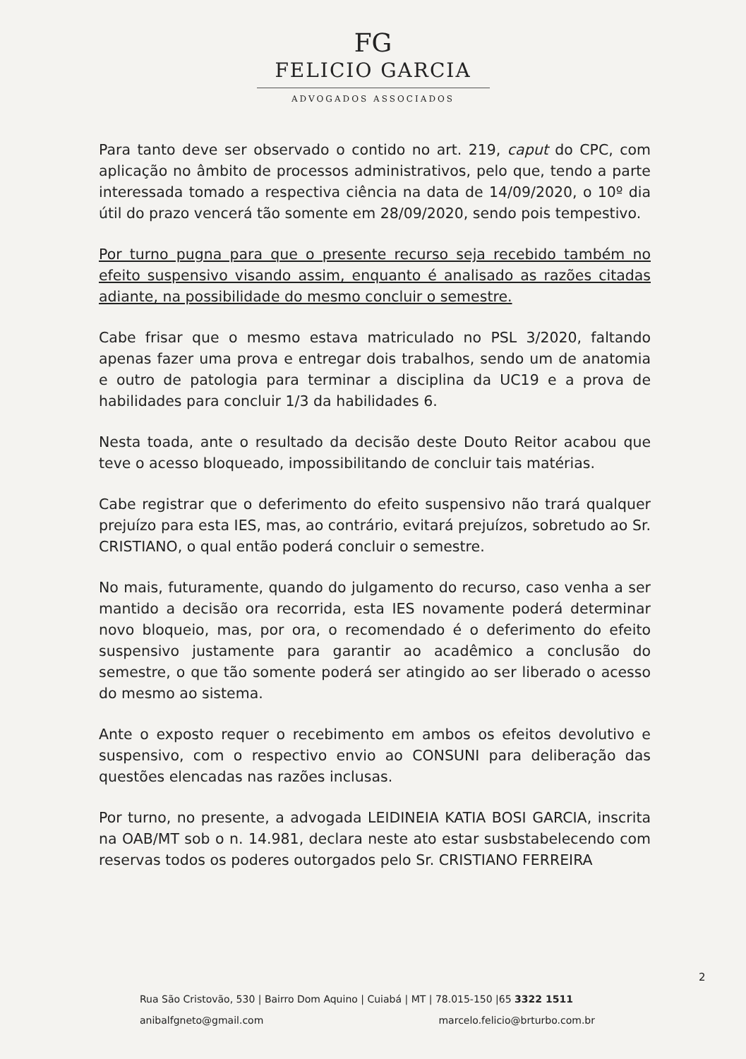FG
FELICIO GARCIA
ADVOGADOS ASSOCIADOS
Para tanto deve ser observado o contido no art. 219, caput do CPC, com aplicação no âmbito de processos administrativos, pelo que, tendo a parte interessada tomado a respectiva ciência na data de 14/09/2020, o 10º dia útil do prazo vencerá tão somente em 28/09/2020, sendo pois tempestivo.
Por turno pugna para que o presente recurso seja recebido também no efeito suspensivo visando assim, enquanto é analisado as razões citadas adiante, na possibilidade do mesmo concluir o semestre.
Cabe frisar que o mesmo estava matriculado no PSL 3/2020, faltando apenas fazer uma prova e entregar dois trabalhos, sendo um de anatomia e outro de patologia para terminar a disciplina da UC19 e a prova de habilidades para concluir 1/3 da habilidades 6.
Nesta toada, ante o resultado da decisão deste Douto Reitor acabou que teve o acesso bloqueado, impossibilitando de concluir tais matérias.
Cabe registrar que o deferimento do efeito suspensivo não trará qualquer prejuízo para esta IES, mas, ao contrário, evitará prejuízos, sobretudo ao Sr. CRISTIANO, o qual então poderá concluir o semestre.
No mais, futuramente, quando do julgamento do recurso, caso venha a ser mantido a decisão ora recorrida, esta IES novamente poderá determinar novo bloqueio, mas, por ora, o recomendado é o deferimento do efeito suspensivo justamente para garantir ao acadêmico a conclusão do semestre, o que tão somente poderá ser atingido ao ser liberado o acesso do mesmo ao sistema.
Ante o exposto requer o recebimento em ambos os efeitos devolutivo e suspensivo, com o respectivo envio ao CONSUNI para deliberação das questões elencadas nas razões inclusas.
Por turno, no presente, a advogada LEIDINEIA KATIA BOSI GARCIA, inscrita na OAB/MT sob o n. 14.981, declara neste ato estar susbstabelecendo com reservas todos os poderes outorgados pelo Sr. CRISTIANO FERREIRA
2
Rua São Cristovão, 530 | Bairro Dom Aquino | Cuiabá | MT | 78.015-150 |65 3322 1511
anibalfgneto@gmail.com marcelo.felicio@brturbo.com.br